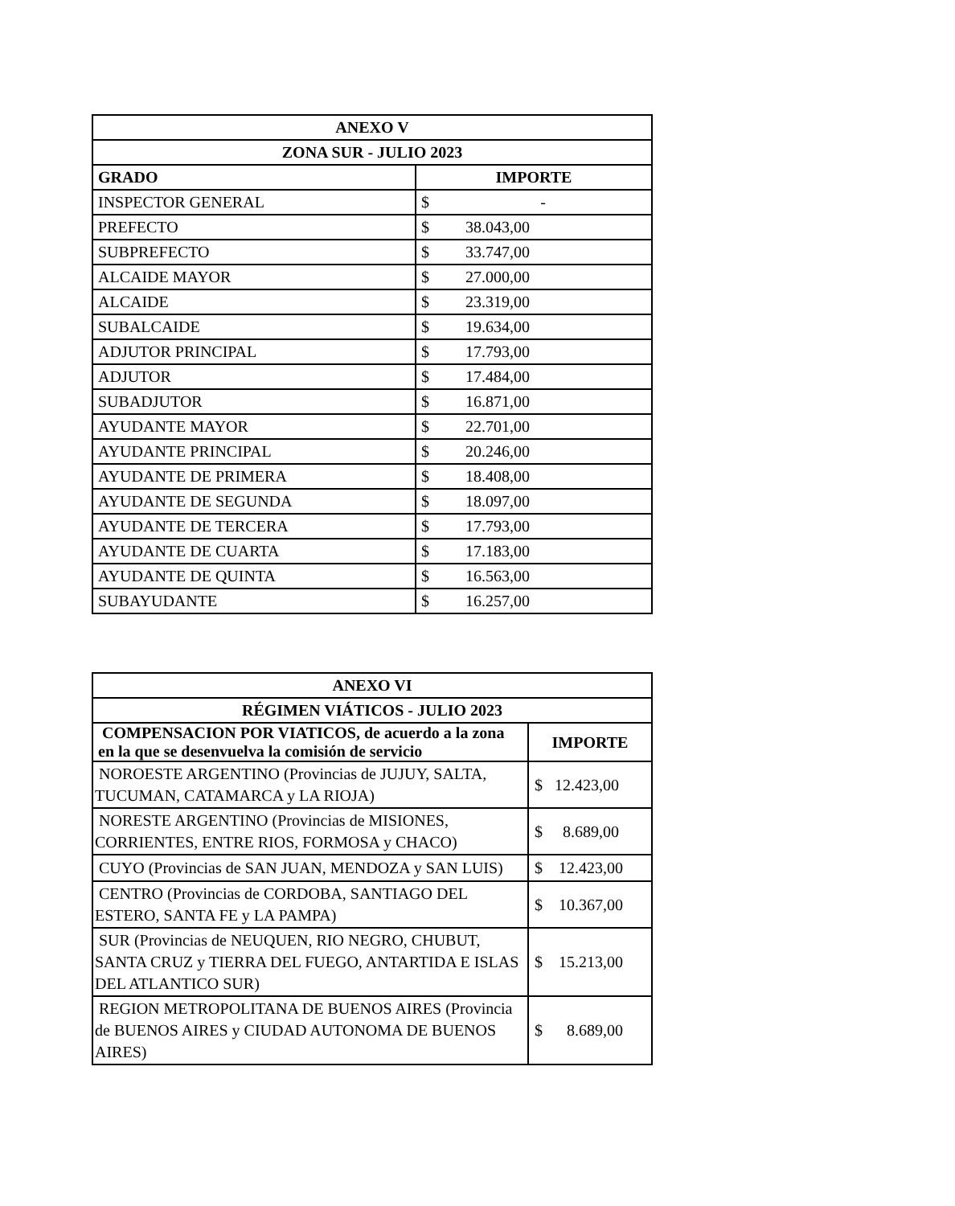| ANEXO V | |
| --- | --- |
| ZONA SUR - JULIO 2023 | |
| GRADO | IMPORTE |
| INSPECTOR GENERAL | $ - |
| PREFECTO | $ 38.043,00 |
| SUBPREFECTO | $ 33.747,00 |
| ALCAIDE MAYOR | $ 27.000,00 |
| ALCAIDE | $ 23.319,00 |
| SUBALCAIDE | $ 19.634,00 |
| ADJUTOR PRINCIPAL | $ 17.793,00 |
| ADJUTOR | $ 17.484,00 |
| SUBADJUTOR | $ 16.871,00 |
| AYUDANTE MAYOR | $ 22.701,00 |
| AYUDANTE PRINCIPAL | $ 20.246,00 |
| AYUDANTE DE PRIMERA | $ 18.408,00 |
| AYUDANTE DE SEGUNDA | $ 18.097,00 |
| AYUDANTE DE TERCERA | $ 17.793,00 |
| AYUDANTE DE CUARTA | $ 17.183,00 |
| AYUDANTE DE QUINTA | $ 16.563,00 |
| SUBAYUDANTE | $ 16.257,00 |
| ANEXO VI | |
| --- | --- |
| RÉGIMEN VIÁTICOS - JULIO 2023 | |
| COMPENSACION POR VIATICOS, de acuerdo a la zona en la que se desenvuelva la comisión de servicio | IMPORTE |
| NOROESTE ARGENTINO (Provincias de JUJUY, SALTA, TUCUMAN, CATAMARCA y LA RIOJA) | $ 12.423,00 |
| NORESTE ARGENTINO (Provincias de MISIONES, CORRIENTES, ENTRE RIOS, FORMOSA y CHACO) | $ 8.689,00 |
| CUYO (Provincias de SAN JUAN, MENDOZA y SAN LUIS) | $ 12.423,00 |
| CENTRO (Provincias de CORDOBA, SANTIAGO DEL ESTERO, SANTA FE y LA PAMPA) | $ 10.367,00 |
| SUR (Provincias de NEUQUEN, RIO NEGRO, CHUBUT, SANTA CRUZ y TIERRA DEL FUEGO, ANTARTIDA E ISLAS DEL ATLANTICO SUR) | $ 15.213,00 |
| REGION METROPOLITANA DE BUENOS AIRES (Provincia de BUENOS AIRES y CIUDAD AUTONOMA DE BUENOS AIRES) | $ 8.689,00 |